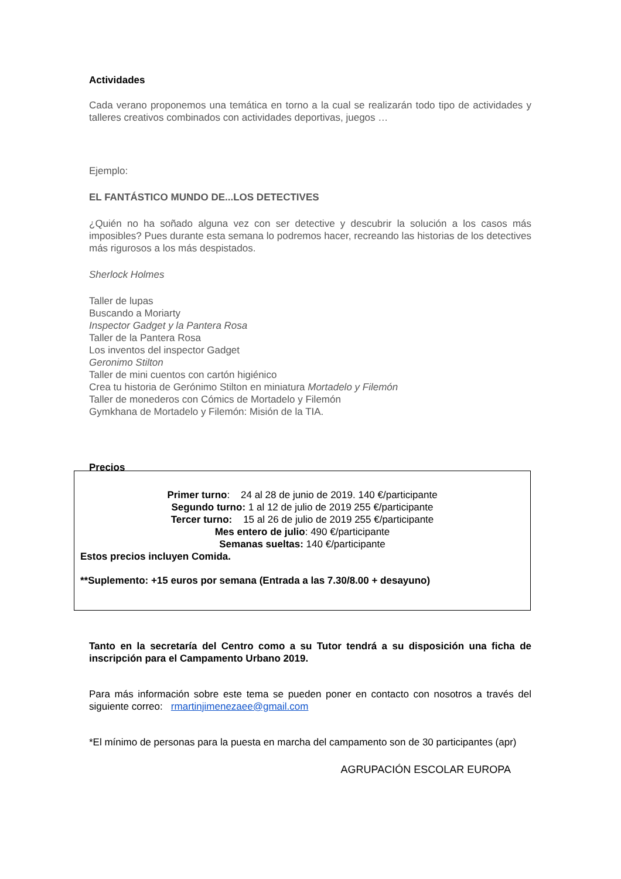Actividades
Cada verano proponemos una temática en torno a la cual se realizarán todo tipo de actividades y talleres creativos combinados con actividades deportivas, juegos …
Ejemplo:
EL FANTÁSTICO MUNDO DE...LOS DETECTIVES
¿Quién no ha soñado alguna vez con ser detective y descubrir la solución a los casos más imposibles? Pues durante esta semana lo podremos hacer, recreando las historias de los detectives más rigurosos a los más despistados.
Sherlock Holmes
Taller de lupas
Buscando a Moriarty
Inspector Gadget y la Pantera Rosa
Taller de la Pantera Rosa
Los inventos del inspector Gadget
Geronimo Stilton
Taller de mini cuentos con cartón higiénico
Crea tu historia de Gerónimo Stilton en miniatura Mortadelo y Filemón
Taller de monederos con Cómics de Mortadelo y Filemón
Gymkhana de Mortadelo y Filemón: Misión de la TIA.
Precios
Primer turno: 24 al 28 de junio de 2019. 140 €/participante
Segundo turno: 1 al 12 de julio de 2019 255 €/participante
Tercer turno: 15 al 26 de julio de 2019 255 €/participante
Mes entero de julio: 490 €/participante
Semanas sueltas: 140 €/participante
Estos precios incluyen Comida.
**Suplemento: +15 euros por semana (Entrada a las 7.30/8.00 + desayuno)
Tanto en la secretaría del Centro como a su Tutor tendrá a su disposición una ficha de inscripción para el Campamento Urbano 2019.
Para más información sobre este tema se pueden poner en contacto con nosotros a través del siguiente correo: rmartinjimenezaee@gmail.com
*El mínimo de personas para la puesta en marcha del campamento son de 30 participantes (apr)
AGRUPACIÓN ESCOLAR EUROPA